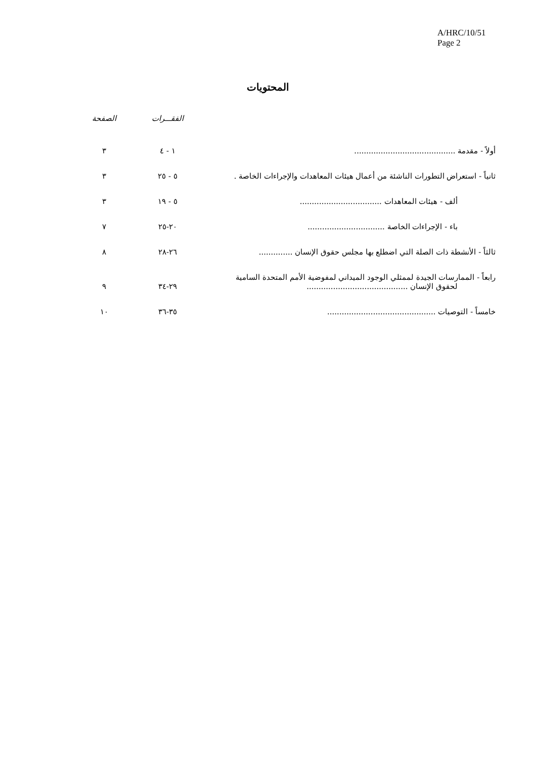A/HRC/10/51
Page 2
المحتويات
| | الفقـــرات | الصفحة |
| --- | --- | --- |
| أولاً - مقدمة .......................................... | ١ - ٤ | ٣ |
| ثانياً - استعراض التطورات الناشئة من أعمال هيئات المعاهدات والإجراءات الخاصة . | ٥ - ٢٥ | ٣ |
| ألف - هيئات المعاهدات .................................. | ٥ - ١٩ | ٣ |
| باء - الإجراءات الخاصة ................................ | ٢٠-٢٥ | ٧ |
| ثالثاً - الأنشطة ذات الصلة التي اضطلع بها مجلس حقوق الإنسان .............. | ٢٦-٢٨ | ٨ |
| رابعاً - الممارسات الجيدة لممثلي الوجود الميداني لمفوضية الأمم المتحدة السامية لحقوق الإنسان .......................................... | ٢٩-٣٤ | ٩ |
| خامساً - التوصيات ............................................. | ٣٥-٣٦ | ١٠ |